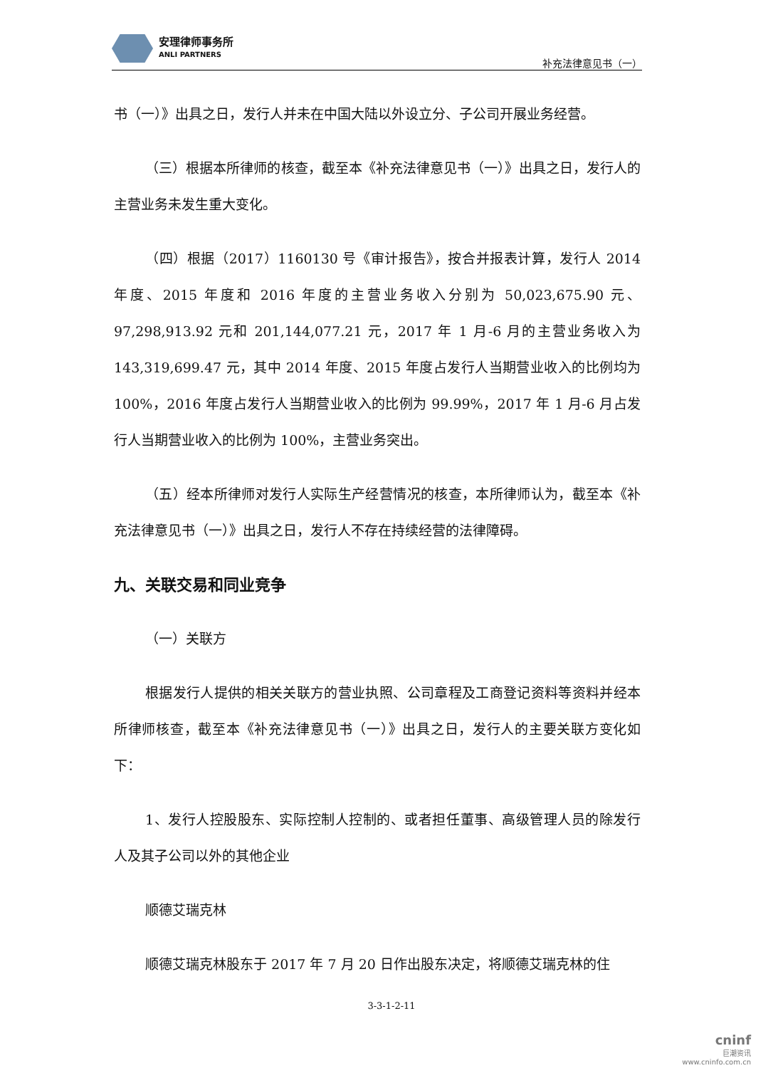安理律师事务所
ANLI PARTNERS
补充法律意见书（一）
书（一）》出具之日，发行人并未在中国大陆以外设立分、子公司开展业务经营。
（三）根据本所律师的核查，截至本《补充法律意见书（一）》出具之日，发行人的主营业务未发生重大变化。
（四）根据（2017）1160130 号《审计报告》，按合并报表计算，发行人 2014 年度、2015 年度和 2016 年度的主营业务收入分别为 50,023,675.90 元、97,298,913.92 元和 201,144,077.21 元，2017 年 1 月-6 月的主营业务收入为 143,319,699.47 元，其中 2014 年度、2015 年度占发行人当期营业收入的比例均为 100%，2016 年度占发行人当期营业收入的比例为 99.99%，2017 年 1 月-6 月占发行人当期营业收入的比例为 100%，主营业务突出。
（五）经本所律师对发行人实际生产经营情况的核查，本所律师认为，截至本《补充法律意见书（一）》出具之日，发行人不存在持续经营的法律障碍。
九、关联交易和同业竞争
（一）关联方
根据发行人提供的相关关联方的营业执照、公司章程及工商登记资料等资料并经本所律师核查，截至本《补充法律意见书（一）》出具之日，发行人的主要关联方变化如下：
1、发行人控股股东、实际控制人控制的、或者担任董事、高级管理人员的除发行人及其子公司以外的其他企业
顺德艾瑞克林
顺德艾瑞克林股东于 2017 年 7 月 20 日作出股东决定，将顺德艾瑞克林的住
3-3-1-2-11
cninf
巨潮资讯
www.cninfo.com.cn